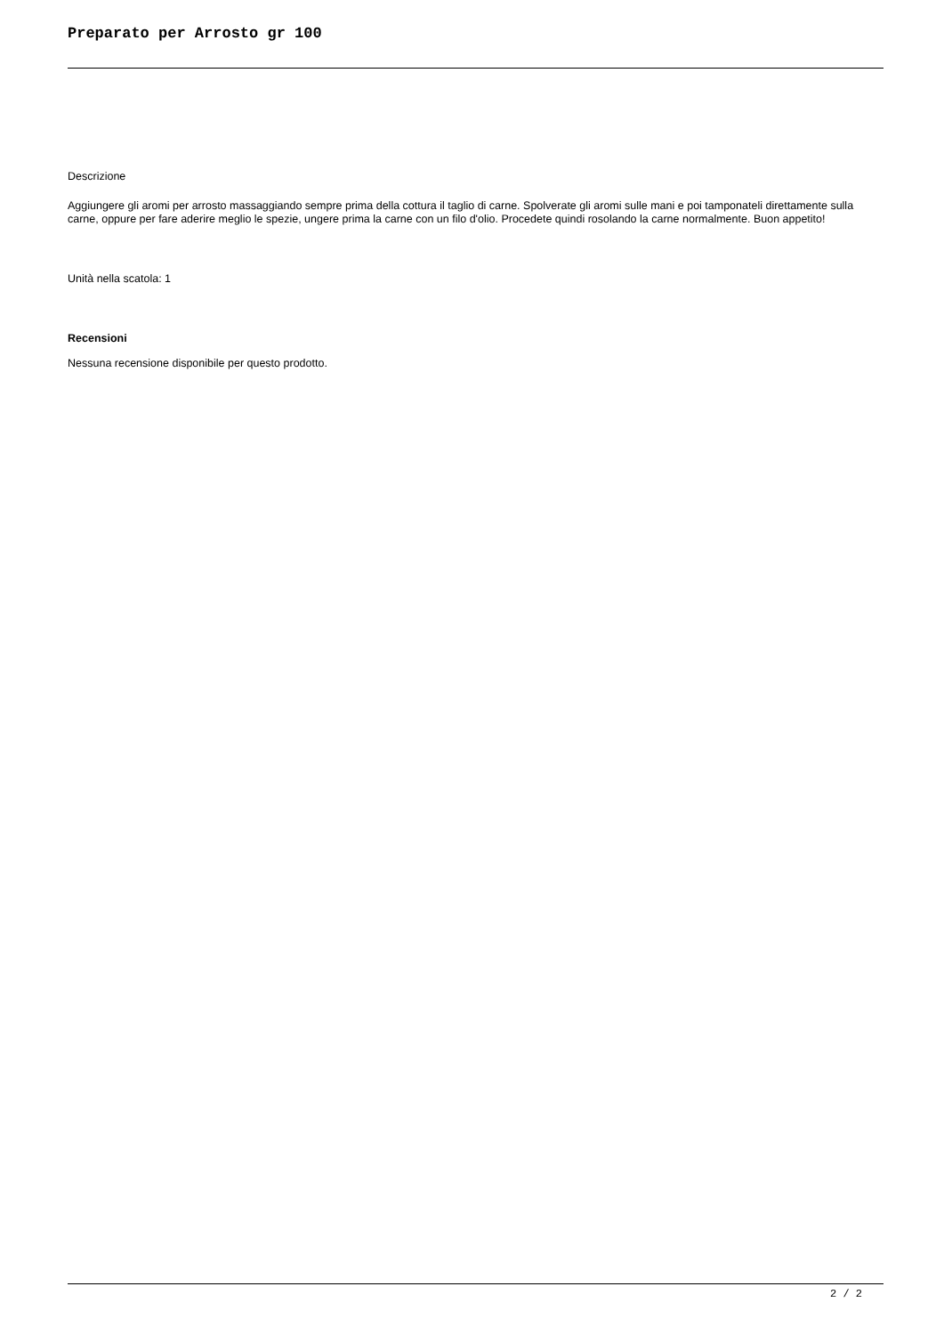Preparato per Arrosto gr 100
Descrizione
Aggiungere gli aromi per arrosto massaggiando sempre prima della cottura il taglio di carne. Spolverate gli aromi sulle mani e poi tamponateli direttamente sulla carne, oppure per fare aderire meglio le spezie, ungere prima la carne con un filo d'olio. Procedete quindi rosolando la carne normalmente. Buon appetito!
Unità nella scatola: 1
Recensioni
Nessuna recensione disponibile per questo prodotto.
2 / 2